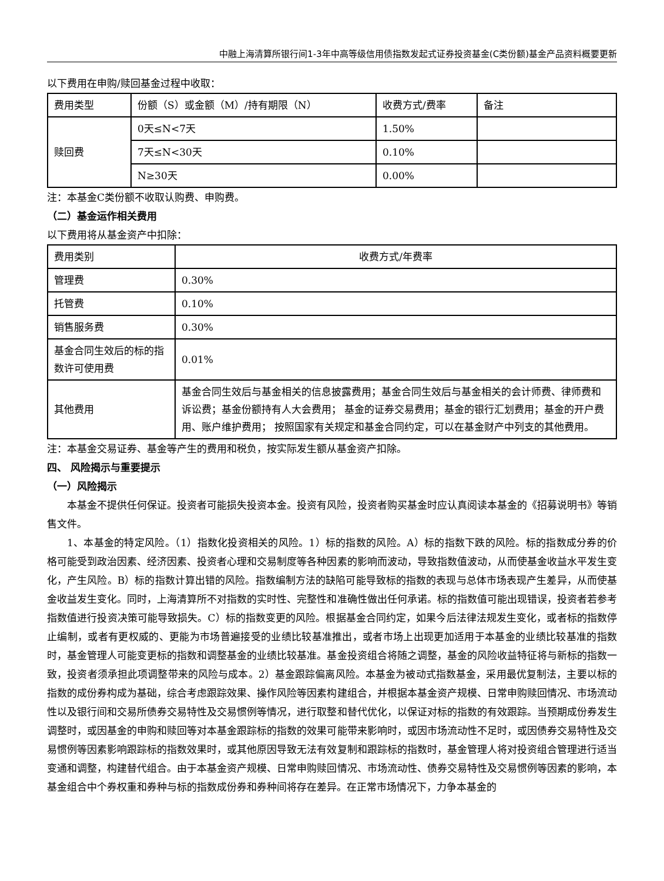中融上海清算所银行间1-3年中高等级信用债指数发起式证券投资基金(C类份额)基金产品资料概要更新
以下费用在申购/赎回基金过程中收取：
| 费用类型 | 份额（S）或金额（M）/持有期限（N） | 收费方式/费率 | 备注 |
| --- | --- | --- | --- |
| 赎回费 | 0天≤N<7天 | 1.50% | |
| | 7天≤N<30天 | 0.10% | |
| | N≥30天 | 0.00% | |
注：本基金C类份额不收取认购费、申购费。
（二）基金运作相关费用
以下费用将从基金资产中扣除：
| 费用类别 | 收费方式/年费率 |
| --- | --- |
| 管理费 | 0.30% |
| 托管费 | 0.10% |
| 销售服务费 | 0.30% |
| 基金合同生效后的标的指数许可使用费 | 0.01% |
| 其他费用 | 基金合同生效后与基金相关的信息披露费用；基金合同生效后与基金相关的会计师费、律师费和诉讼费；基金份额持有人大会费用； 基金的证券交易费用；基金的银行汇划费用；基金的开户费用、账户维护费用； 按照国家有关规定和基金合同约定，可以在基金财产中列支的其他费用。 |
注：本基金交易证券、基金等产生的费用和税负，按实际发生额从基金资产扣除。
四、 风险揭示与重要提示
（一）风险揭示
本基金不提供任何保证。投资者可能损失投资本金。投资有风险，投资者购买基金时应认真阅读本基金的《招募说明书》等销售文件。
1、本基金的特定风险。（1）指数化投资相关的风险。1）标的指数的风险。A）标的指数下跌的风险。标的指数成分券的价格可能受到政治因素、经济因素、投资者心理和交易制度等各种因素的影响而波动，导致指数值波动，从而使基金收益水平发生变化，产生风险。B）标的指数计算出错的风险。指数编制方法的缺陷可能导致标的指数的表现与总体市场表现产生差异，从而使基金收益发生变化。同时，上海清算所不对指数的实时性、完整性和准确性做出任何承诺。标的指数值可能出现错误，投资者若参考指数值进行投资决策可能导致损失。C）标的指数变更的风险。根据基金合同约定，如果今后法律法规发生变化，或者标的指数停止编制，或者有更权威的、更能为市场普遍接受的业绩比较基准推出，或者市场上出现更加适用于本基金的业绩比较基准的指数时，基金管理人可能变更标的指数和调整基金的业绩比较基准。基金投资组合将随之调整，基金的风险收益特征将与新标的指数一致，投资者须承担此项调整带来的风险与成本。2）基金跟踪偏离风险。本基金为被动式指数基金，采用最优复制法，主要以标的指数的成份券构成为基础，综合考虑跟踪效果、操作风险等因素构建组合，并根据本基金资产规模、日常申购赎回情况、市场流动性以及银行间和交易所债券交易特性及交易惯例等情况，进行取整和替代优化，以保证对标的指数的有效跟踪。当预期成份券发生调整时，或因基金的申购和赎回等对本基金跟踪标的指数的效果可能带来影响时，或因市场流动性不足时，或因债券交易特性及交易惯例等因素影响跟踪标的指数效果时，或其他原因导致无法有效复制和跟踪标的指数时，基金管理人将对投资组合管理进行适当变通和调整，构建替代组合。由于本基金资产规模、日常申购赎回情况、市场流动性、债券交易特性及交易惯例等因素的影响，本基金组合中个券权重和券种与标的指数成份券和券种间将存在差异。在正常市场情况下，力争本基金的